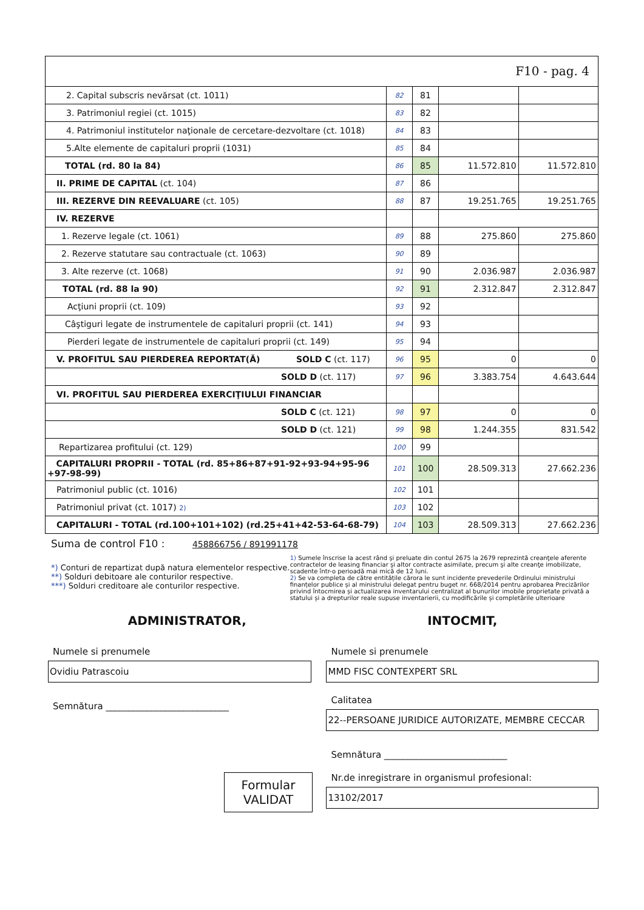F10 - pag. 4
| 2. Capital subscris nevărsat (ct. 1011) | 82 | 81 | | |
| 3. Patrimoniul regiei (ct. 1015) | 83 | 82 | | |
| 4. Patrimoniul institutelor naţionale de cercetare-dezvoltare (ct. 1018) | 84 | 83 | | |
| 5.Alte elemente de capitaluri proprii (1031) | 85 | 84 | | |
| TOTAL (rd. 80 la 84) | 86 | 85 | 11.572.810 | 11.572.810 |
| II. PRIME DE CAPITAL (ct. 104) | 87 | 86 | | |
| III. REZERVE DIN REEVALUARE (ct. 105) | 88 | 87 | 19.251.765 | 19.251.765 |
| IV. REZERVE | | | | |
| 1. Rezerve legale (ct. 1061) | 89 | 88 | 275.860 | 275.860 |
| 2. Rezerve statutare sau contractuale (ct. 1063) | 90 | 89 | | |
| 3. Alte rezerve (ct. 1068) | 91 | 90 | 2.036.987 | 2.036.987 |
| TOTAL (rd. 88 la 90) | 92 | 91 | 2.312.847 | 2.312.847 |
| Acţiuni proprii (ct. 109) | 93 | 92 | | |
| Câştiguri legate de instrumentele de capitaluri proprii (ct. 141) | 94 | 93 | | |
| Pierderi legate de instrumentele de capitaluri proprii (ct. 149) | 95 | 94 | | |
| V. PROFITUL SAU PIERDEREA REPORTAT(Ă) SOLD C (ct. 117) | 96 | 95 | 0 | 0 |
| SOLD D (ct. 117) | 97 | 96 | 3.383.754 | 4.643.644 |
| VI. PROFITUL SAU PIERDEREA EXERCIŢIULUI FINANCIAR | | | | |
| SOLD C (ct. 121) | 98 | 97 | 0 | 0 |
| SOLD D (ct. 121) | 99 | 98 | 1.244.355 | 831.542 |
| Repartizarea profitului (ct. 129) | 100 | 99 | | |
| CAPITALURI PROPRII - TOTAL (rd. 85+86+87+91-92+93-94+95-96 +97-98-99) | 101 | 100 | 28.509.313 | 27.662.236 |
| Patrimoniul public (ct. 1016) | 102 | 101 | | |
| Patrimoniul privat (ct. 1017) 2) | 103 | 102 | | |
| CAPITALURI - TOTAL (rd.100+101+102) (rd.25+41+42-53-64-68-79) | 104 | 103 | 28.509.313 | 27.662.236 |
Suma de control F10 : 458866756 / 891991178
*) Conturi de repartizat după natura elementelor respective.
**) Solduri debitoare ale conturilor respective.
***) Solduri creditoare ale conturilor respective.
1) Sumele înscrise la acest rând şi preluate din contul 2675 la 2679 reprezintă creanţele aferente contractelor de leasing financiar şi altor contracte asimilate, precum şi alte creanţe imobilizate, scadente într-o perioadă mai mică de 12 luni.
2) Se va completa de către entitățile cărora le sunt incidente prevederile Ordinului ministrului finanțelor publice și al ministrului delegat pentru buget nr. 668/2014 pentru aprobarea Precizărilor privind întocmirea și actualizarea inventarului centralizat al bunurilor imobile proprietate privată a statului și a drepturilor reale supuse inventarierii, cu modificările și completările ulterioare
ADMINISTRATOR,
Numele si prenumele
Ovidiu Patrascoiu
Semnătura ___________________________
Formular
VALIDAT
INTOCMIT,
Numele si prenumele
MMD FISC CONTEXPERT SRL
Calitatea
22--PERSOANE JURIDICE AUTORIZATE, MEMBRE CECCAR
Semnătura ___________________________
Nr.de inregistrare in organismul profesional:
13102/2017